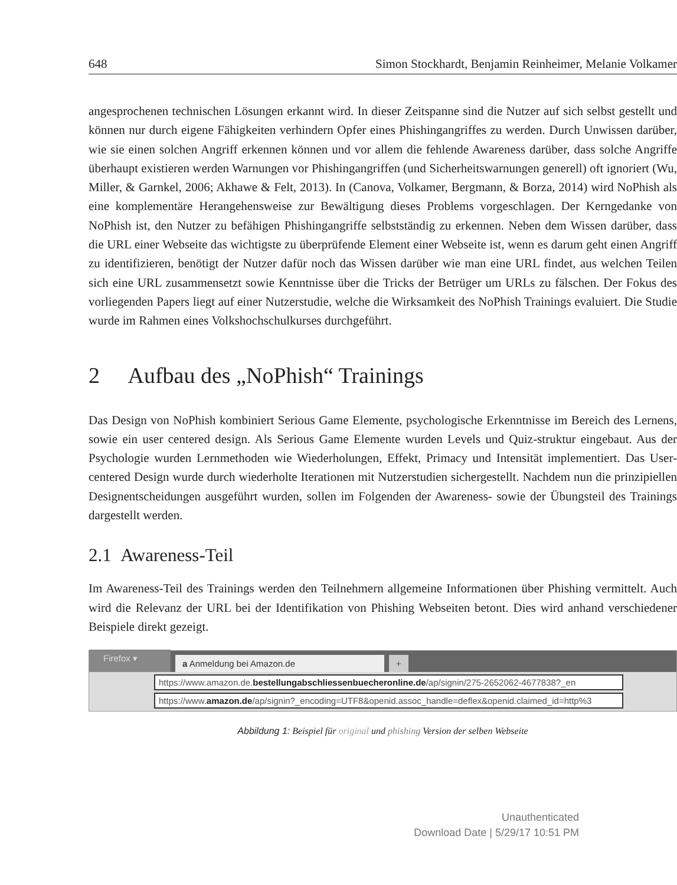648 Simon Stockhardt, Benjamin Reinheimer, Melanie Volkamer
angesprochenen technischen Lösungen erkannt wird. In dieser Zeitspanne sind die Nutzer auf sich selbst gestellt und können nur durch eigene Fähigkeiten verhindern Opfer eines Phishingangriffes zu werden. Durch Unwissen darüber, wie sie einen solchen Angriff erkennen können und vor allem die fehlende Awareness darüber, dass solche Angriffe überhaupt existieren werden Warnungen vor Phishingangriffen (und Sicherheitswarnungen generell) oft ignoriert (Wu, Miller, & Garnkel, 2006; Akhawe & Felt, 2013). In (Canova, Volkamer, Bergmann, & Borza, 2014) wird NoPhish als eine komplementäre Herangehensweise zur Bewältigung dieses Problems vorgeschlagen. Der Kerngedanke von NoPhish ist, den Nutzer zu befähigen Phishingangriffe selbstständig zu erkennen. Neben dem Wissen darüber, dass die URL einer Webseite das wichtigste zu überprüfende Element einer Webseite ist, wenn es darum geht einen Angriff zu identifizieren, benötigt der Nutzer dafür noch das Wissen darüber wie man eine URL findet, aus welchen Teilen sich eine URL zusammensetzt sowie Kenntnisse über die Tricks der Betrüger um URLs zu fälschen. Der Fokus des vorliegenden Papers liegt auf einer Nutzerstudie, welche die Wirksamkeit des NoPhish Trainings evaluiert. Die Studie wurde im Rahmen eines Volkshochschulkurses durchgeführt.
2 Aufbau des „NoPhish“ Trainings
Das Design von NoPhish kombiniert Serious Game Elemente, psychologische Erkenntnisse im Bereich des Lernens, sowie ein user centered design. Als Serious Game Elemente wurden Levels und Quiz-struktur eingebaut. Aus der Psychologie wurden Lernmethoden wie Wiederholungen, Effekt, Primacy und Intensität implementiert. Das User-centered Design wurde durch wiederholte Iterationen mit Nutzerstudien sichergestellt. Nachdem nun die prinzipiellen Designentscheidungen ausgeführt wurden, sollen im Folgenden der Awareness- sowie der Übungsteil des Trainings dargestellt werden.
2.1 Awareness-Teil
Im Awareness-Teil des Trainings werden den Teilnehmern allgemeine Informationen über Phishing vermittelt. Auch wird die Relevanz der URL bei der Identifikation von Phishing Webseiten betont. Dies wird anhand verschiedener Beispiele direkt gezeigt.
Firefox ▾ a Anmeldung bei Amazon.de +
https://www.amazon.de.bestellungabschliessenbuecheronline.de/ap/signin/275-2652062-4677838?_en
https://www.amazon.de/ap/signin?_encoding=UTF8&openid.assoc_handle=deflex&openid.claimed_id=http%3
Abbildung 1: Beispiel für original und phishing Version der selben Webseite
Unauthenticated
Download Date | 5/29/17 10:51 PM